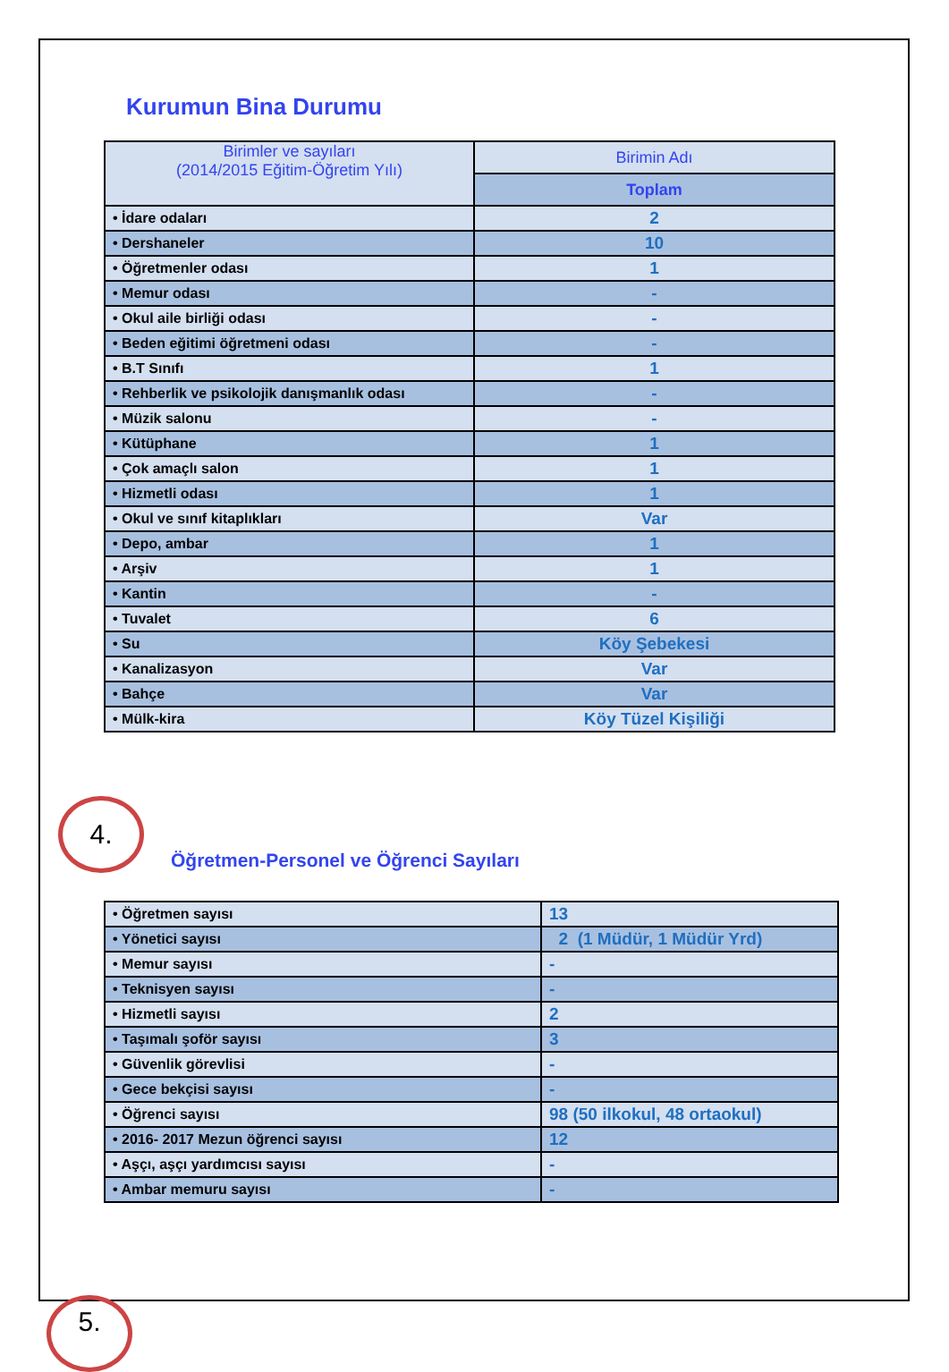Kurumun Bina Durumu
| Birimler ve sayıları (2014/2015 Eğitim-Öğretim Yılı) | Birimin Adı |
| --- | --- |
| | Toplam |
| • İdare odaları | 2 |
| • Dershaneler | 10 |
| • Öğretmenler odası | 1 |
| • Memur odası | - |
| • Okul aile birliği odası | - |
| • Beden eğitimi öğretmeni odası | - |
| • B.T Sınıfı | 1 |
| • Rehberlik ve psikolojik danışmanlık odası | - |
| • Müzik salonu | - |
| • Kütüphane | 1 |
| • Çok amaçlı salon | 1 |
| • Hizmetli odası | 1 |
| • Okul ve sınıf kitaplıkları | Var |
| • Depo, ambar | 1 |
| • Arşiv | 1 |
| • Kantin | - |
| • Tuvalet | 6 |
| • Su | Köy Şebekesi |
| • Kanalizasyon | Var |
| • Bahçe | Var |
| • Mülk-kira | Köy Tüzel Kişiliği |
4.
Öğretmen-Personel ve Öğrenci Sayıları
| • Öğretmen sayısı | 13 |
| • Yönetici sayısı | 2 (1 Müdür, 1 Müdür Yrd) |
| • Memur sayısı | - |
| • Teknisyen sayısı | - |
| • Hizmetli sayısı | 2 |
| • Taşımalı şoför sayısı | 3 |
| • Güvenlik görevlisi | - |
| • Gece bekçisi sayısı | - |
| • Öğrenci sayısı | 98 (50 ilkokul, 48 ortaokul) |
| • 2016- 2017 Mezun öğrenci sayısı | 12 |
| • Aşçı, aşçı yardımcısı sayısı | - |
| • Ambar memuru sayısı | - |
5.